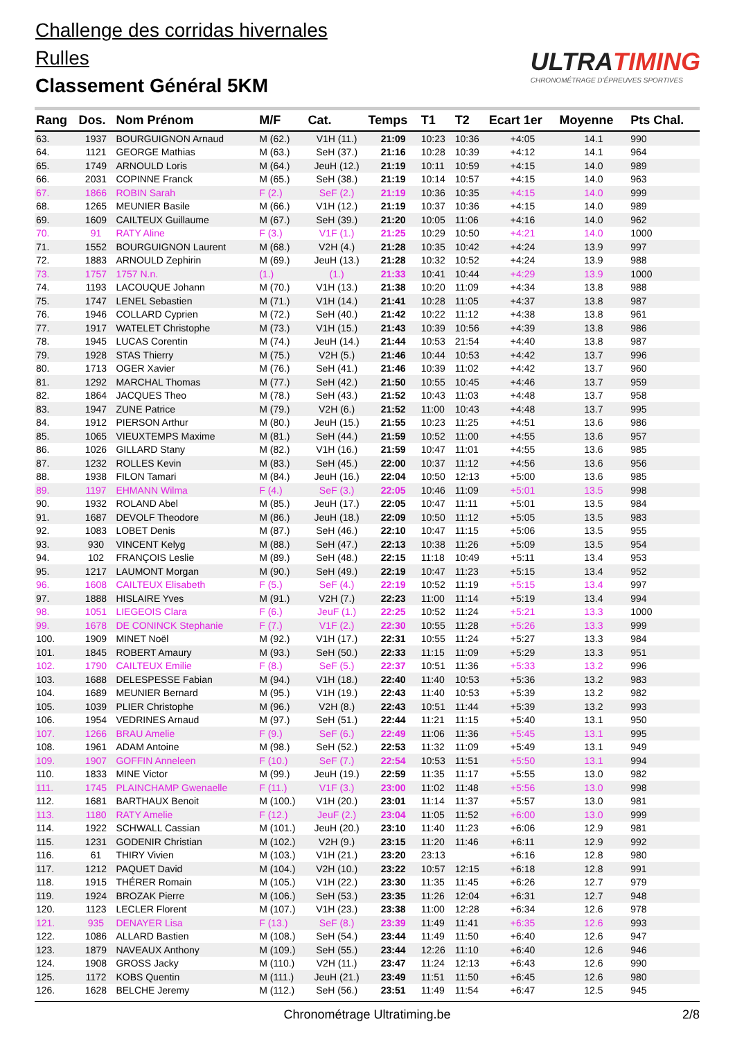Challenge des corridas hivernales
Rulles
Classement Général 5KM
ULTRATIMING
CHRONOMÉTRAGE D'ÉPREUVES SPORTIVES
| Rang | Dos. | Nom Prénom | M/F | Cat. | Temps | T1 | T2 | Ecart 1er | Moyenne | Pts Chal. |
| --- | --- | --- | --- | --- | --- | --- | --- | --- | --- | --- |
| 63. | 1937 | BOURGUIGNON Arnaud | M (62.) | V1H (11.) | 21:09 | 10:23 | 10:36 | +4:05 | 14.1 | 990 |
| 64. | 1121 | GEORGE Mathias | M (63.) | SeH (37.) | 21:16 | 10:28 | 10:39 | +4:12 | 14.1 | 964 |
| 65. | 1749 | ARNOULD Loris | M (64.) | JeuH (12.) | 21:19 | 10:11 | 10:59 | +4:15 | 14.0 | 989 |
| 66. | 2031 | COPINNE Franck | M (65.) | SeH (38.) | 21:19 | 10:14 | 10:57 | +4:15 | 14.0 | 963 |
| 67. | 1866 | ROBIN Sarah | F (2.) | SeF (2.) | 21:19 | 10:36 | 10:35 | +4:15 | 14.0 | 999 |
| 68. | 1265 | MEUNIER Basile | M (66.) | V1H (12.) | 21:19 | 10:37 | 10:36 | +4:15 | 14.0 | 989 |
| 69. | 1609 | CAILTEUX Guillaume | M (67.) | SeH (39.) | 21:20 | 10:05 | 11:06 | +4:16 | 14.0 | 962 |
| 70. | 91 | RATY Aline | F (3.) | V1F (1.) | 21:25 | 10:29 | 10:50 | +4:21 | 14.0 | 1000 |
| 71. | 1552 | BOURGUIGNON Laurent | M (68.) | V2H (4.) | 21:28 | 10:35 | 10:42 | +4:24 | 13.9 | 997 |
| 72. | 1883 | ARNOULD Zephirin | M (69.) | JeuH (13.) | 21:28 | 10:32 | 10:52 | +4:24 | 13.9 | 988 |
| 73. | 1757 | 1757 N.n. | (1.) | (1.) | 21:33 | 10:41 | 10:44 | +4:29 | 13.9 | 1000 |
| 74. | 1193 | LACOUQUE Johann | M (70.) | V1H (13.) | 21:38 | 10:20 | 11:09 | +4:34 | 13.8 | 988 |
| 75. | 1747 | LENEL Sebastien | M (71.) | V1H (14.) | 21:41 | 10:28 | 11:05 | +4:37 | 13.8 | 987 |
| 76. | 1946 | COLLARD Cyprien | M (72.) | SeH (40.) | 21:42 | 10:22 | 11:12 | +4:38 | 13.8 | 961 |
| 77. | 1917 | WATELET Christophe | M (73.) | V1H (15.) | 21:43 | 10:39 | 10:56 | +4:39 | 13.8 | 986 |
| 78. | 1945 | LUCAS Corentin | M (74.) | JeuH (14.) | 21:44 | 10:53 | 21:54 | +4:40 | 13.8 | 987 |
| 79. | 1928 | STAS Thierry | M (75.) | V2H (5.) | 21:46 | 10:44 | 10:53 | +4:42 | 13.7 | 996 |
| 80. | 1713 | OGER Xavier | M (76.) | SeH (41.) | 21:46 | 10:39 | 11:02 | +4:42 | 13.7 | 960 |
| 81. | 1292 | MARCHAL Thomas | M (77.) | SeH (42.) | 21:50 | 10:55 | 10:45 | +4:46 | 13.7 | 959 |
| 82. | 1864 | JACQUES Theo | M (78.) | SeH (43.) | 21:52 | 10:43 | 11:03 | +4:48 | 13.7 | 958 |
| 83. | 1947 | ZUNE Patrice | M (79.) | V2H (6.) | 21:52 | 11:00 | 10:43 | +4:48 | 13.7 | 995 |
| 84. | 1912 | PIERSON Arthur | M (80.) | JeuH (15.) | 21:55 | 10:23 | 11:25 | +4:51 | 13.6 | 986 |
| 85. | 1065 | VIEUXTEMPS Maxime | M (81.) | SeH (44.) | 21:59 | 10:52 | 11:00 | +4:55 | 13.6 | 957 |
| 86. | 1026 | GILLARD Stany | M (82.) | V1H (16.) | 21:59 | 10:47 | 11:01 | +4:55 | 13.6 | 985 |
| 87. | 1232 | ROLLES Kevin | M (83.) | SeH (45.) | 22:00 | 10:37 | 11:12 | +4:56 | 13.6 | 956 |
| 88. | 1938 | FILON Tamari | M (84.) | JeuH (16.) | 22:04 | 10:50 | 12:13 | +5:00 | 13.6 | 985 |
| 89. | 1197 | EHMANN Wilma | F (4.) | SeF (3.) | 22:05 | 10:46 | 11:09 | +5:01 | 13.5 | 998 |
| 90. | 1932 | ROLAND Abel | M (85.) | JeuH (17.) | 22:05 | 10:47 | 11:11 | +5:01 | 13.5 | 984 |
| 91. | 1687 | DEVOLF Theodore | M (86.) | JeuH (18.) | 22:09 | 10:50 | 11:12 | +5:05 | 13.5 | 983 |
| 92. | 1083 | LOBET Denis | M (87.) | SeH (46.) | 22:10 | 10:47 | 11:15 | +5:06 | 13.5 | 955 |
| 93. | 930 | VINCENT Kelyg | M (88.) | SeH (47.) | 22:13 | 10:38 | 11:26 | +5:09 | 13.5 | 954 |
| 94. | 102 | FRANÇOIS Leslie | M (89.) | SeH (48.) | 22:15 | 11:18 | 10:49 | +5:11 | 13.4 | 953 |
| 95. | 1217 | LAUMONT Morgan | M (90.) | SeH (49.) | 22:19 | 10:47 | 11:23 | +5:15 | 13.4 | 952 |
| 96. | 1608 | CAILTEUX Elisabeth | F (5.) | SeF (4.) | 22:19 | 10:52 | 11:19 | +5:15 | 13.4 | 997 |
| 97. | 1888 | HISLAIRE Yves | M (91.) | V2H (7.) | 22:23 | 11:00 | 11:14 | +5:19 | 13.4 | 994 |
| 98. | 1051 | LIEGEOIS Clara | F (6.) | JeuF (1.) | 22:25 | 10:52 | 11:24 | +5:21 | 13.3 | 1000 |
| 99. | 1678 | DE CONINCK Stephanie | F (7.) | V1F (2.) | 22:30 | 10:55 | 11:28 | +5:26 | 13.3 | 999 |
| 100. | 1909 | MINET Noël | M (92.) | V1H (17.) | 22:31 | 10:55 | 11:24 | +5:27 | 13.3 | 984 |
| 101. | 1845 | ROBERT Amaury | M (93.) | SeH (50.) | 22:33 | 11:15 | 11:09 | +5:29 | 13.3 | 951 |
| 102. | 1790 | CAILTEUX Emilie | F (8.) | SeF (5.) | 22:37 | 10:51 | 11:36 | +5:33 | 13.2 | 996 |
| 103. | 1688 | DELESPESSE Fabian | M (94.) | V1H (18.) | 22:40 | 11:40 | 10:53 | +5:36 | 13.2 | 983 |
| 104. | 1689 | MEUNIER Bernard | M (95.) | V1H (19.) | 22:43 | 11:40 | 10:53 | +5:39 | 13.2 | 982 |
| 105. | 1039 | PLIER Christophe | M (96.) | V2H (8.) | 22:43 | 10:51 | 11:44 | +5:39 | 13.2 | 993 |
| 106. | 1954 | VEDRINES Arnaud | M (97.) | SeH (51.) | 22:44 | 11:21 | 11:15 | +5:40 | 13.1 | 950 |
| 107. | 1266 | BRAU Amelie | F (9.) | SeF (6.) | 22:49 | 11:06 | 11:36 | +5:45 | 13.1 | 995 |
| 108. | 1961 | ADAM Antoine | M (98.) | SeH (52.) | 22:53 | 11:32 | 11:09 | +5:49 | 13.1 | 949 |
| 109. | 1907 | GOFFIN Anneleen | F (10.) | SeF (7.) | 22:54 | 10:53 | 11:51 | +5:50 | 13.1 | 994 |
| 110. | 1833 | MINE Victor | M (99.) | JeuH (19.) | 22:59 | 11:35 | 11:17 | +5:55 | 13.0 | 982 |
| 111. | 1745 | PLAINCHAMP Gwenaelle | F (11.) | V1F (3.) | 23:00 | 11:02 | 11:48 | +5:56 | 13.0 | 998 |
| 112. | 1681 | BARTHAUX Benoit | M (100.) | V1H (20.) | 23:01 | 11:14 | 11:37 | +5:57 | 13.0 | 981 |
| 113. | 1180 | RATY Amelie | F (12.) | JeuF (2.) | 23:04 | 11:05 | 11:52 | +6:00 | 13.0 | 999 |
| 114. | 1922 | SCHWALL Cassian | M (101.) | JeuH (20.) | 23:10 | 11:40 | 11:23 | +6:06 | 12.9 | 981 |
| 115. | 1231 | GODENIR Christian | M (102.) | V2H (9.) | 23:15 | 11:20 | 11:46 | +6:11 | 12.9 | 992 |
| 116. | 61 | THIRY Vivien | M (103.) | V1H (21.) | 23:20 | 23:13 | | +6:16 | 12.8 | 980 |
| 117. | 1212 | PAQUET David | M (104.) | V2H (10.) | 23:22 | 10:57 | 12:15 | +6:18 | 12.8 | 991 |
| 118. | 1915 | THÉRER Romain | M (105.) | V1H (22.) | 23:30 | 11:35 | 11:45 | +6:26 | 12.7 | 979 |
| 119. | 1924 | BROZAK Pierre | M (106.) | SeH (53.) | 23:35 | 11:26 | 12:04 | +6:31 | 12.7 | 948 |
| 120. | 1123 | LECLER Florent | M (107.) | V1H (23.) | 23:38 | 11:00 | 12:28 | +6:34 | 12.6 | 978 |
| 121. | 935 | DENAYER Lisa | F (13.) | SeF (8.) | 23:39 | 11:49 | 11:41 | +6:35 | 12.6 | 993 |
| 122. | 1086 | ALLARD Bastien | M (108.) | SeH (54.) | 23:44 | 11:49 | 11:50 | +6:40 | 12.6 | 947 |
| 123. | 1879 | NAVEAUX Anthony | M (109.) | SeH (55.) | 23:44 | 12:26 | 11:10 | +6:40 | 12.6 | 946 |
| 124. | 1908 | GROSS Jacky | M (110.) | V2H (11.) | 23:47 | 11:24 | 12:13 | +6:43 | 12.6 | 990 |
| 125. | 1172 | KOBS Quentin | M (111.) | JeuH (21.) | 23:49 | 11:51 | 11:50 | +6:45 | 12.6 | 980 |
| 126. | 1628 | BELCHE Jeremy | M (112.) | SeH (56.) | 23:51 | 11:49 | 11:54 | +6:47 | 12.5 | 945 |
Chronométrage Ultratiming.be 2/8